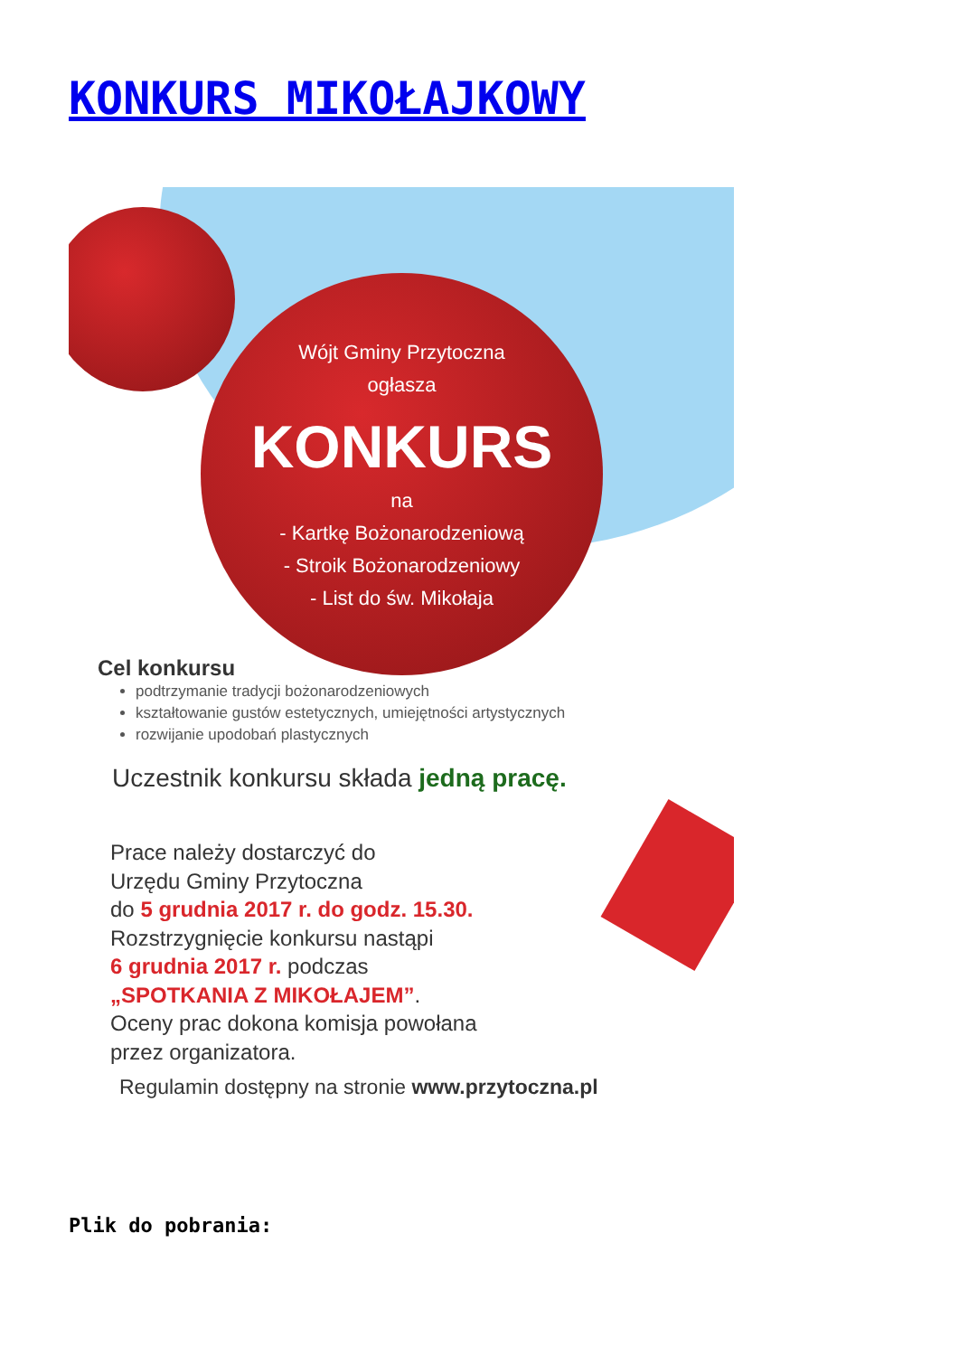KONKURS MIKOŁAJKOWY
Wójt Gminy Przytoczna
ogłasza
KONKURS
na
- Kartkę Bożonarodzeniową
- Stroik Bożonarodzeniowy
- List do św. Mikołaja
Cel konkursu
podtrzymanie tradycji bożonarodzeniowych
kształtowanie gustów estetycznych, umiejętności artystycznych
rozwijanie upodobań plastycznych
Uczestnik konkursu składa jedną pracę.
Prace należy dostarczyć do
Urzędu Gminy Przytoczna
do 5 grudnia 2017 r. do godz. 15.30.
Rozstrzygnięcie konkursu nastąpi
6 grudnia 2017 r. podczas
„SPOTKANIA Z MIKOŁAJEM”.
Oceny prac dokona komisja powołana
przez organizatora.
Regulamin dostępny na stronie www.przytoczna.pl
Plik do pobrania: